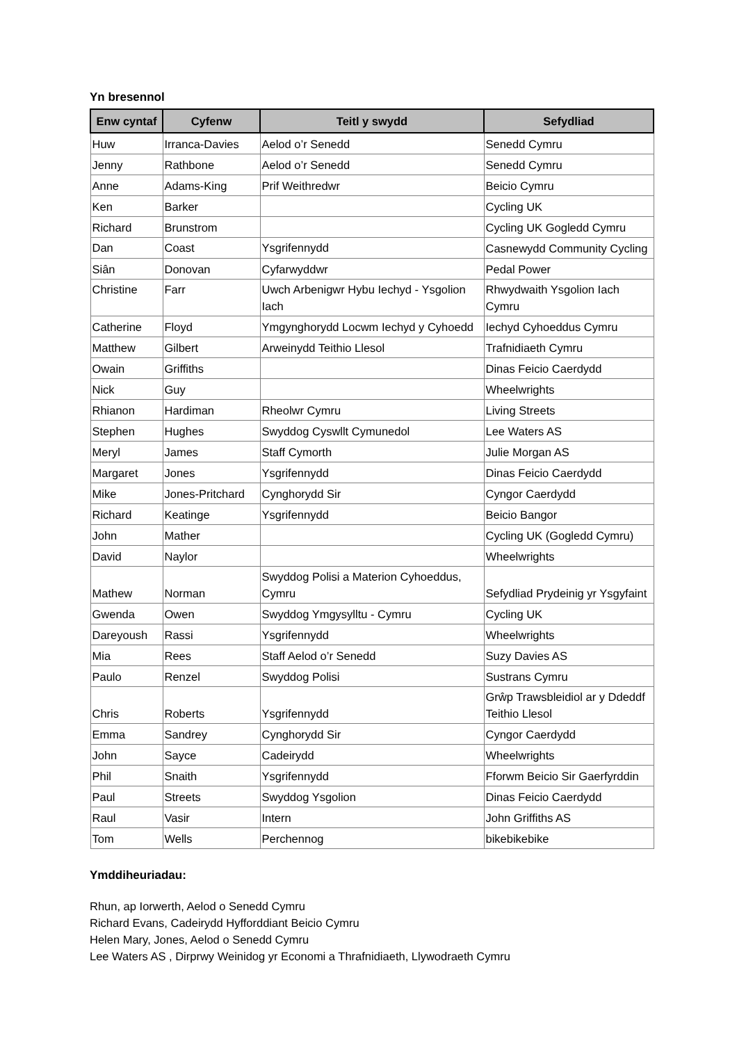Yn bresennol
| Enw cyntaf | Cyfenw | Teitl y swydd | Sefydliad |
| --- | --- | --- | --- |
| Huw | Irranca-Davies | Aelod o’r Senedd | Senedd Cymru |
| Jenny | Rathbone | Aelod o’r Senedd | Senedd Cymru |
| Anne | Adams-King | Prif Weithredwr | Beicio Cymru |
| Ken | Barker | | Cycling UK |
| Richard | Brunstrom | | Cycling UK Gogledd Cymru |
| Dan | Coast | Ysgrifennydd | Casnewydd Community Cycling |
| Siân | Donovan | Cyfarwyddwr | Pedal Power |
| Christine | Farr | Uwch Arbenigwr Hybu Iechyd - Ysgolion Iach | Rhwydwaith Ysgolion Iach Cymru |
| Catherine | Floyd | Ymgynghorydd Locwm Iechyd y Cyhoedd | Iechyd Cyhoeddus Cymru |
| Matthew | Gilbert | Arweinydd Teithio Llesol | Trafnidiaeth Cymru |
| Owain | Griffiths | | Dinas Feicio Caerdydd |
| Nick | Guy | | Wheelwrights |
| Rhianon | Hardiman | Rheolwr Cymru | Living Streets |
| Stephen | Hughes | Swyddog Cyswllt Cymunedol | Lee Waters AS |
| Meryl | James | Staff Cymorth | Julie Morgan AS |
| Margaret | Jones | Ysgrifennydd | Dinas Feicio Caerdydd |
| Mike | Jones-Pritchard | Cynghorydd Sir | Cyngor Caerdydd |
| Richard | Keatinge | Ysgrifennydd | Beicio Bangor |
| John | Mather | | Cycling UK (Gogledd Cymru) |
| David | Naylor | | Wheelwrights |
| Mathew | Norman | Swyddog Polisi a Materion Cyhoeddus, Cymru | Sefydliad Prydeinig yr Ysgyfaint |
| Gwenda | Owen | Swyddog Ymgysylltu - Cymru | Cycling UK |
| Dareyoush | Rassi | Ysgrifennydd | Wheelwrights |
| Mia | Rees | Staff Aelod o’r Senedd | Suzy Davies AS |
| Paulo | Renzel | Swyddog Polisi | Sustrans Cymru |
| Chris | Roberts | Ysgrifennydd | Grŵp Trawsbleidiol ar y Ddeddf Teithio Llesol |
| Emma | Sandrey | Cynghorydd Sir | Cyngor Caerdydd |
| John | Sayce | Cadeirydd | Wheelwrights |
| Phil | Snaith | Ysgrifennydd | Fforwm Beicio Sir Gaerfyrddin |
| Paul | Streets | Swyddog Ysgolion | Dinas Feicio Caerdydd |
| Raul | Vasir | Intern | John Griffiths AS |
| Tom | Wells | Perchennog | bikebikebike |
Ymddiheuriadau:
Rhun, ap Iorwerth, Aelod o Senedd Cymru
Richard Evans, Cadeirydd Hyfforddiant Beicio Cymru
Helen Mary, Jones, Aelod o Senedd Cymru
Lee Waters AS , Dirprwy Weinidog yr Economi a Thrafnidiaeth, Llywodraeth Cymru